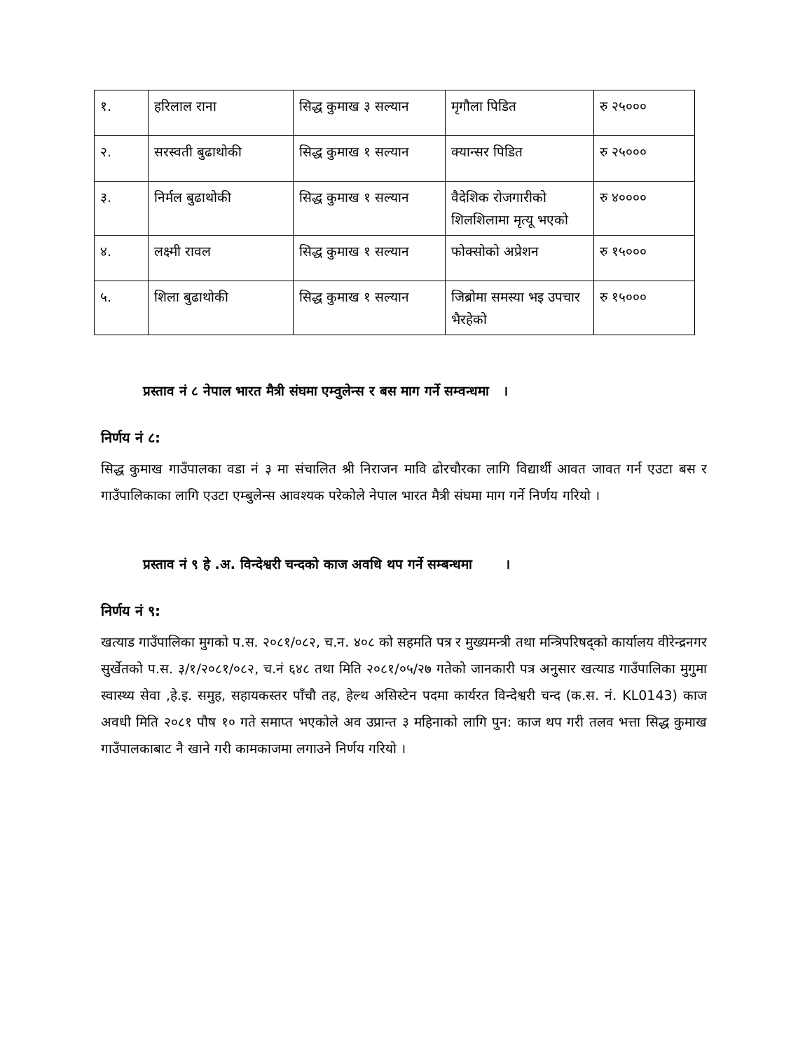| १. | हरिलाल राना | सिद्ध कुमाख ३ सल्यान | मृगौला पिडित | रु २५००० |
| २. | सरस्वती बुढाथोकी | सिद्ध कुमाख १ सल्यान | क्यान्सर पिडित | रु २५००० |
| ३. | निर्मल बुढाथोकी | सिद्ध कुमाख १ सल्यान | वैदेशिक रोजगारीको शिलशिलामा मृत्यू भएको | रु ४०००० |
| ४. | लक्ष्मी रावल | सिद्ध कुमाख १ सल्यान | फोक्सोको अप्रेशन | रु १५००० |
| ५. | शिला बुढाथोकी | सिद्ध कुमाख १ सल्यान | जिब्रोमा समस्या भइ उपचार भैरहेको | रु १५००० |
प्रस्ताव नं ८ नेपाल भारत मैत्री संघमा एम्वुलेन्स र बस माग गर्ने सम्वन्धमा ।
निर्णय नं ८:
सिद्ध कुमाख गाउँपालका वडा नं ३ मा संचालित श्री निराजन मावि ढोरचौरका लागि विद्यार्थी आवत जावत गर्न एउटा बस र गाउँपालिकाका लागि एउटा एम्बुलेन्स आवश्यक परेकोले नेपाल भारत मैत्री संघमा माग गर्ने निर्णय गरियो ।
प्रस्ताव नं ९ हे .अ. विन्देश्वरी चन्दको काज अवधि थप गर्ने सम्बन्धमा ।
निर्णय नं ९:
खत्याड गाउँपालिका मुगको प.स. २०८१/०८२, च.न. ४०८ को सहमति पत्र र मुख्यमन्त्री तथा मन्त्रिपरिषद्को कार्यालय वीरेन्द्रनगर सुर्खेतको प.स. ३/१/२०८१/०८२, च.नं ६४८ तथा मिति २०८१/०५/२७ गतेको जानकारी पत्र अनुसार खत्याड गाउँपालिका मुगुमा स्वास्थ्य सेवा ,हे.इ. समुह, सहायकस्तर पाँचौ तह, हेल्थ असिस्टेन पदमा कार्यरत विन्देश्वरी चन्द (क.स. नं. KL0143) काज अवधी मिति २०८१ पौष १० गते समाप्त भएकोले अव उप्रान्त ३ महिनाको लागि पुन: काज थप गरी तलव भत्ता सिद्ध कुमाख गाउँपालकाबाट नै खाने गरी कामकाजमा लगाउने निर्णय गरियो ।